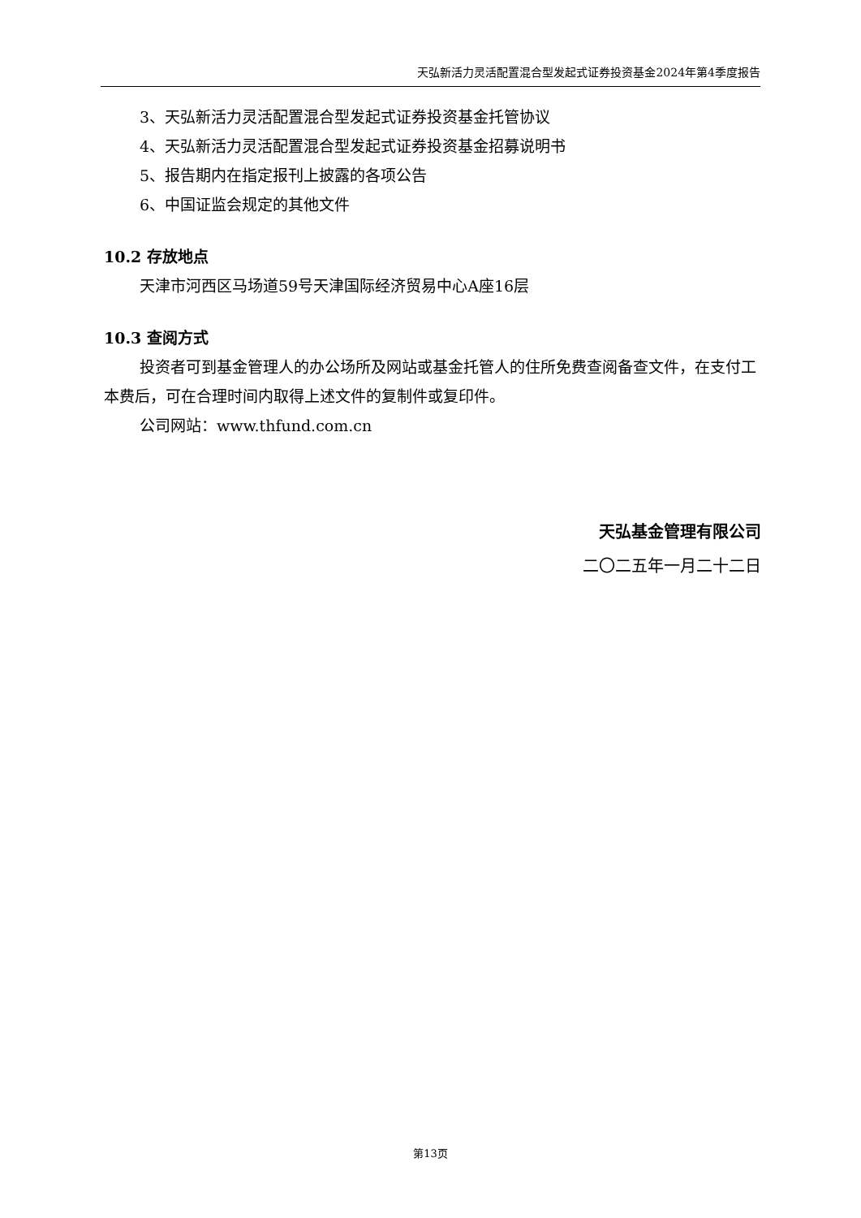天弘新活力灵活配置混合型发起式证券投资基金2024年第4季度报告
3、天弘新活力灵活配置混合型发起式证券投资基金托管协议
4、天弘新活力灵活配置混合型发起式证券投资基金招募说明书
5、报告期内在指定报刊上披露的各项公告
6、中国证监会规定的其他文件
10.2 存放地点
天津市河西区马场道59号天津国际经济贸易中心A座16层
10.3 查阅方式
投资者可到基金管理人的办公场所及网站或基金托管人的住所免费查阅备查文件，在支付工本费后，可在合理时间内取得上述文件的复制件或复印件。
公司网站：www.thfund.com.cn
天弘基金管理有限公司
二〇二五年一月二十二日
第13页